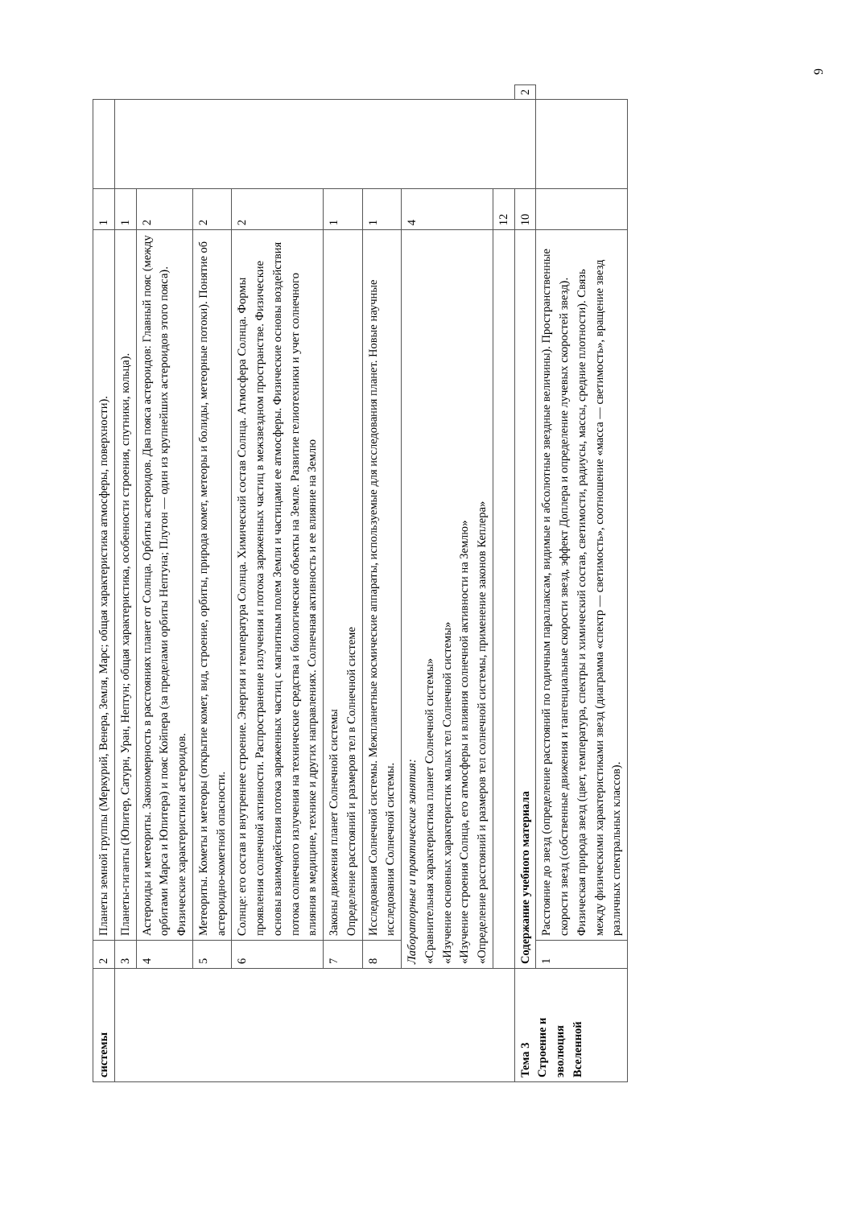| системы | 2 | Планеты земной группы (Меркурий, Венера, Земля, Марс; общая характеристика атмосферы, поверхности). | 1 | | |
| | 3 | Планеты-гиганты (Юпитер, Сатурн, Уран, Нептун; общая характеристика, особенности строения, спутники, кольца). | 1 | | |
| | 4 | Астероиды и метеориты. Закономерность в расстояниях планет от Солнца. Орбиты астероидов. Два пояса астероидов: Главный пояс (между орбитами Марса и Юпитера) и пояс Койпера (за пределами орбиты Нептуна; Плутон — один из крупнейших астероидов этого пояса). Физические характеристики астероидов. | 2 | | |
| | 5 | Метеориты. Кометы и метеоры (открытие комет, вид, строение, орбиты, природа комет, метеоры и болиды, метеорные потоки). Понятие об астероидно-кометной опасности. | 2 | | |
| | 6 | Солнце: его состав и внутреннее строение. Энергия и температура Солнца. Химический состав Солнца. Атмосфера Солнца. Формы проявления солнечной активности. Распространение излучения и потока заряженных частиц в межзвездном пространстве. Физические основы взаимодействия потока заряженных частиц с магнитным полем Земли и частицами ее атмосферы. Физические основы воздействия потока солнечного излучения на технические средства и биологические объекты на Земле. Развитие гелиотехники и учет солнечного влияния в медицине, технике и других направлениях. Солнечная активность и ее влияние на Землю | 2 | | |
| | 7 | Законы движения планет Солнечной системы Определение расстояний и размеров тел в Солнечной системе | 1 | | |
| | 8 | Исследования Солнечной системы. Межпланетные космические аппараты, используемые для исследования планет. Новые научные исследования Солнечной системы. | 1 | | |
| | Лабораторные и практические занятия: «Сравнительная характеристика планет Солнечной системы» «Изучение основных характеристик малых тел Солнечной системы» «Изучение строения Солнца, его атмосферы и влияния солнечной активности на Землю» «Определение расстояний и размеров тел солнечной системы, применение законов Кеплера» | | 4 | | |
| | | | 12 | | |
| Тема 3 Строение и эволюция Вселенной | Содержание учебного материала | | 10 | | 2 |
| | 1 | Расстояние до звезд (определение расстояний по годичным параллаксам, видимые и абсолютные звездные величины). Пространственные скорости звезд (собственные движения и тангенциальные скорости звезд, эффект Доплера и определение лучевых скоростей звезд). Физическая природа звезд (цвет, температура, спектры и химический состав, светимости, радиусы, массы, средние плотности). Связь между физическими характеристиками звезд (диаграмма «спектр — светимость», соотношение «масса — светимость», вращение звезд различных спектральных классов). | | | |
9